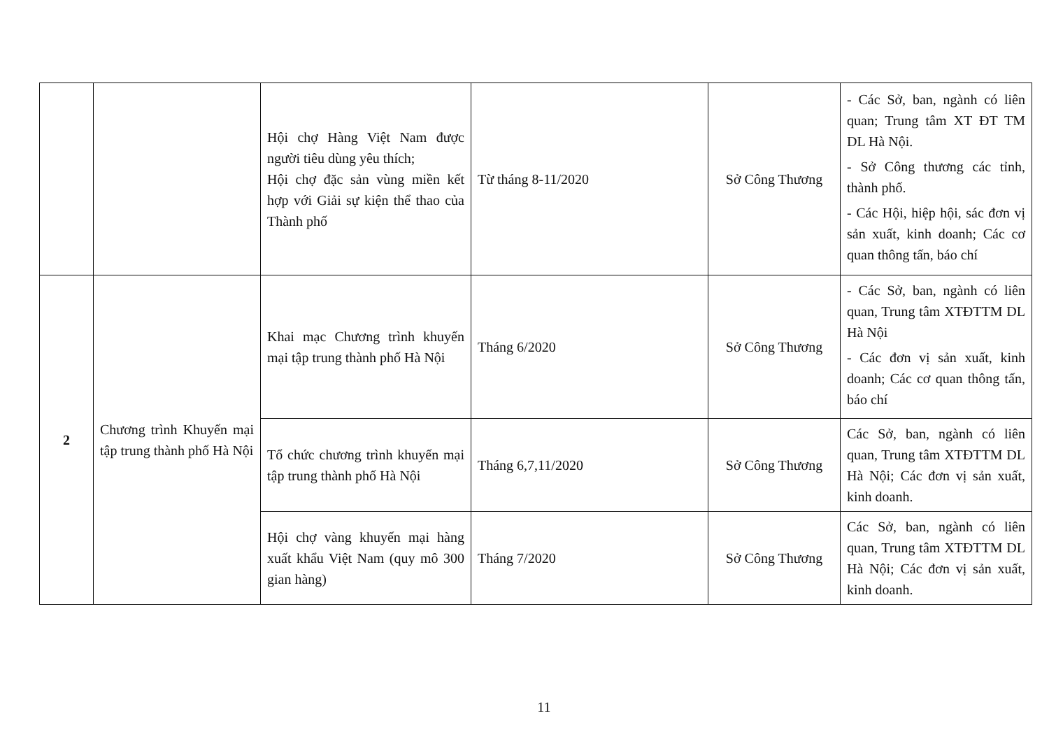| | | Hội chợ Hàng Việt Nam được người tiêu dùng yêu thích; Hội chợ đặc sản vùng miền kết hợp với Giải sự kiện thể thao của Thành phố | Từ tháng 8-11/2020 | Sở Công Thương | - Các Sở, ban, ngành có liên quan; Trung tâm XT ĐT TM DL Hà Nội. - Sở Công thương các tỉnh, thành phố. - Các Hội, hiệp hội, sác đơn vị sản xuất, kinh doanh; Các cơ quan thông tấn, báo chí |
| 2 | Chương trình Khuyến mại tập trung thành phố Hà Nội | Khai mạc Chương trình khuyến mại tập trung thành phố Hà Nội | Tháng 6/2020 | Sở Công Thương | - Các Sở, ban, ngành có liên quan, Trung tâm XTĐTTM DL Hà Nội - Các đơn vị sản xuất, kinh doanh; Các cơ quan thông tấn, báo chí |
| | | Tổ chức chương trình khuyến mại tập trung thành phố Hà Nội | Tháng 6,7,11/2020 | Sở Công Thương | Các Sở, ban, ngành có liên quan, Trung tâm XTĐTTM DL Hà Nội; Các đơn vị sản xuất, kinh doanh. |
| | | Hội chợ vàng khuyến mại hàng xuất khẩu Việt Nam (quy mô 300 gian hàng) | Tháng 7/2020 | Sở Công Thương | Các Sở, ban, ngành có liên quan, Trung tâm XTĐTTM DL Hà Nội; Các đơn vị sản xuất, kinh doanh. |
11